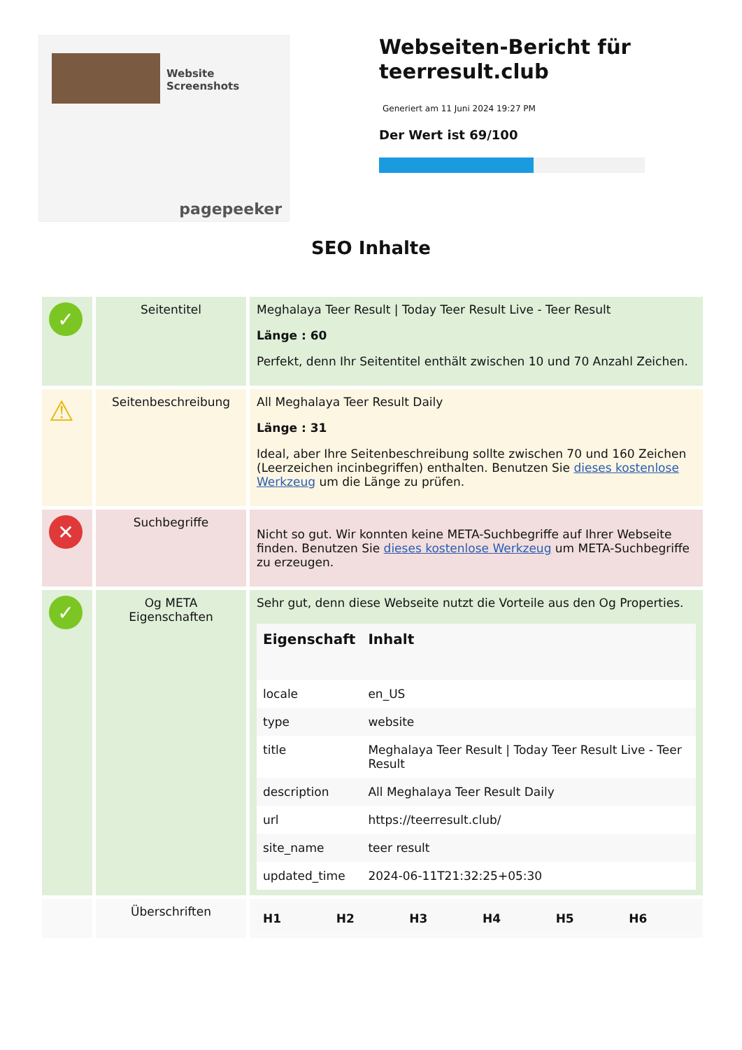Website Screenshots
pagepeeker
Webseiten-Bericht für teerresult.club
Generiert am 11 Juni 2024 19:27 PM
Der Wert ist 69/100
SEO Inhalte
| ✓ | Seitentitel | Meghalaya Teer Result / Today Teer Result Live - Teer Result Länge : 60 Perfekt, denn Ihr Seitentitel enthält zwischen 10 und 70 Anzahl Zeichen. |
| ⚠ | Seitenbeschreibung | All Meghalaya Teer Result Daily Länge : 31 Ideal, aber Ihre Seitenbeschreibung sollte zwischen 70 und 160 Zeichen (Leerzeichen incinbegriffen) enthalten. Benutzen Sie dieses kostenlose Werkzeug um die Länge zu prüfen. |
| ✕ | Suchbegriffe | Nicht so gut. Wir konnten keine META-Suchbegriffe auf Ihrer Webseite finden. Benutzen Sie dieses kostenlose Werkzeug um META-Suchbegriffe zu erzeugen. |
| ✓ | Og META Eigenschaften | Sehr gut, denn diese Webseite nutzt die Vorteile aus den Og Properties. / Eigenschaft / Inhalt / / --- / --- / / locale / en_US / / type / website / / title / Meghalaya Teer Result / Today Teer Result Live - Teer Result / / description / All Meghalaya Teer Result Daily / / url / https://teerresult.club/ / / site_name / teer result / / updated_time / 2024-06-11T21:32:25+05:30 / |
| | Überschriften | / H1 / H2 / H3 / H4 / H5 / H6 / / --- / --- / --- / --- / --- / --- / |